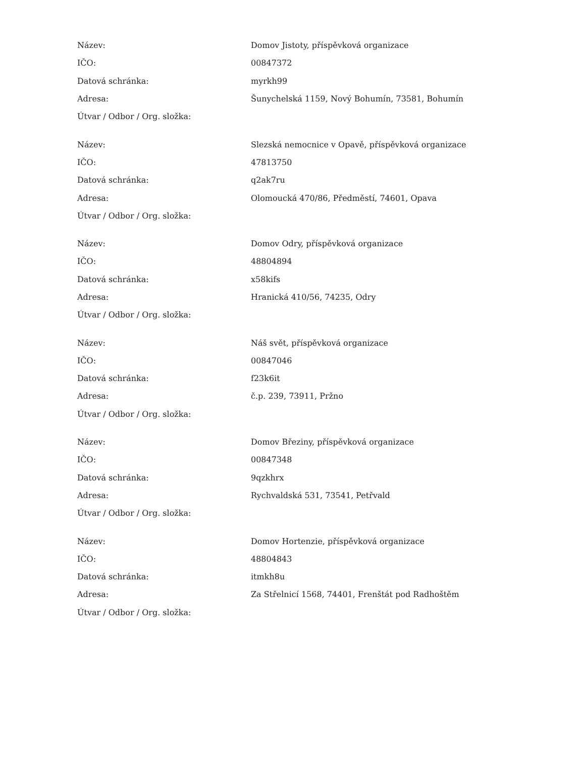| Název: | Domov Jistoty, příspěvková organizace |
| IČO: | 00847372 |
| Datová schránka: | myrkh99 |
| Adresa: | Šunychelská 1159, Nový Bohumín, 73581, Bohumín |
| Útvar / Odbor / Org. složka: | |
| Název: | Slezská nemocnice v Opavě, příspěvková organizace |
| IČO: | 47813750 |
| Datová schránka: | q2ak7ru |
| Adresa: | Olomoucká 470/86, Předměstí, 74601, Opava |
| Útvar / Odbor / Org. složka: | |
| Název: | Domov Odry, příspěvková organizace |
| IČO: | 48804894 |
| Datová schránka: | x58kifs |
| Adresa: | Hranická 410/56, 74235, Odry |
| Útvar / Odbor / Org. složka: | |
| Název: | Náš svět, příspěvková organizace |
| IČO: | 00847046 |
| Datová schránka: | f23k6it |
| Adresa: | č.p. 239, 73911, Pržno |
| Útvar / Odbor / Org. složka: | |
| Název: | Domov Březiny, příspěvková organizace |
| IČO: | 00847348 |
| Datová schránka: | 9qzkhrx |
| Adresa: | Rychvaldská 531, 73541, Petřvald |
| Útvar / Odbor / Org. složka: | |
| Název: | Domov Hortenzie, příspěvková organizace |
| IČO: | 48804843 |
| Datová schránka: | itmkh8u |
| Adresa: | Za Střelnicí 1568, 74401, Frenštát pod Radhoštěm |
| Útvar / Odbor / Org. složka: | |